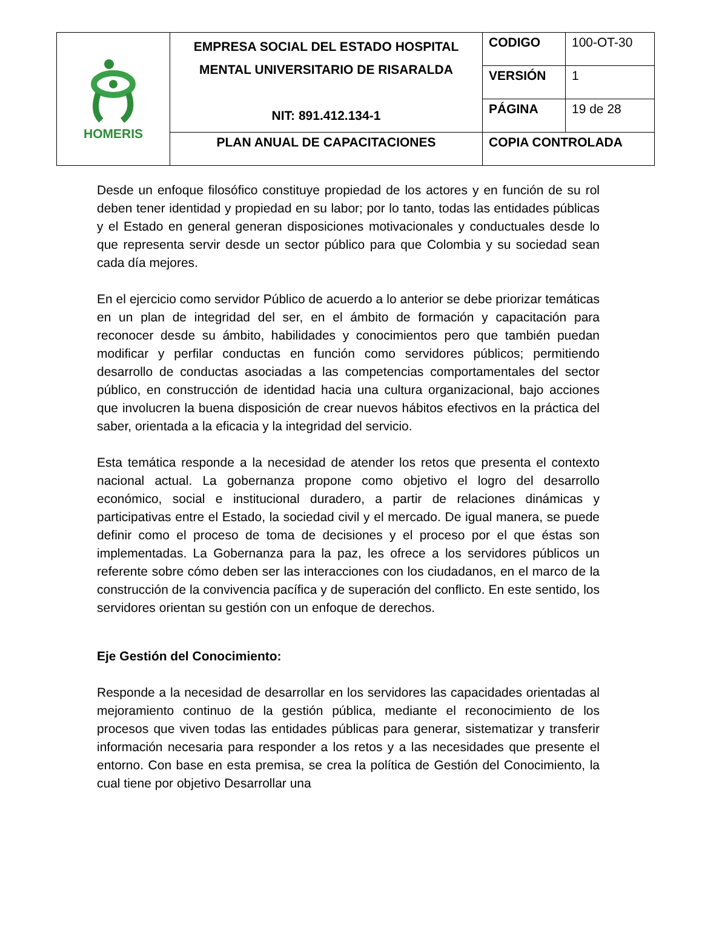| HOMERIS | EMPRESA SOCIAL DEL ESTADO HOSPITAL MENTAL UNIVERSITARIO DE RISARALDA NIT: 891.412.134-1 | CODIGO | 100-OT-30 |
| | | VERSIÓN | 1 |
| | | PÁGINA | 19 de 28 |
| | PLAN ANUAL DE CAPACITACIONES | COPIA CONTROLADA | |
Desde un enfoque filosófico constituye propiedad de los actores y en función de su rol deben tener identidad y propiedad en su labor; por lo tanto, todas las entidades públicas y el Estado en general generan disposiciones motivacionales y conductuales desde lo que representa servir desde un sector público para que Colombia y su sociedad sean cada día mejores.
En el ejercicio como servidor Público de acuerdo a lo anterior se debe priorizar temáticas en un plan de integridad del ser, en el ámbito de formación y capacitación para reconocer desde su ámbito, habilidades y conocimientos pero que también puedan modificar y perfilar conductas en función como servidores públicos; permitiendo desarrollo de conductas asociadas a las competencias comportamentales del sector público, en construcción de identidad hacia una cultura organizacional, bajo acciones que involucren la buena disposición de crear nuevos hábitos efectivos en la práctica del saber, orientada a la eficacia y la integridad del servicio.
Esta temática responde a la necesidad de atender los retos que presenta el contexto nacional actual. La gobernanza propone como objetivo el logro del desarrollo económico, social e institucional duradero, a partir de relaciones dinámicas y participativas entre el Estado, la sociedad civil y el mercado. De igual manera, se puede definir como el proceso de toma de decisiones y el proceso por el que éstas son implementadas. La Gobernanza para la paz, les ofrece a los servidores públicos un referente sobre cómo deben ser las interacciones con los ciudadanos, en el marco de la construcción de la convivencia pacífica y de superación del conflicto. En este sentido, los servidores orientan su gestión con un enfoque de derechos.
Eje Gestión del Conocimiento:
Responde a la necesidad de desarrollar en los servidores las capacidades orientadas al mejoramiento continuo de la gestión pública, mediante el reconocimiento de los procesos que viven todas las entidades públicas para generar, sistematizar y transferir información necesaria para responder a los retos y a las necesidades que presente el entorno. Con base en esta premisa, se crea la política de Gestión del Conocimiento, la cual tiene por objetivo Desarrollar una